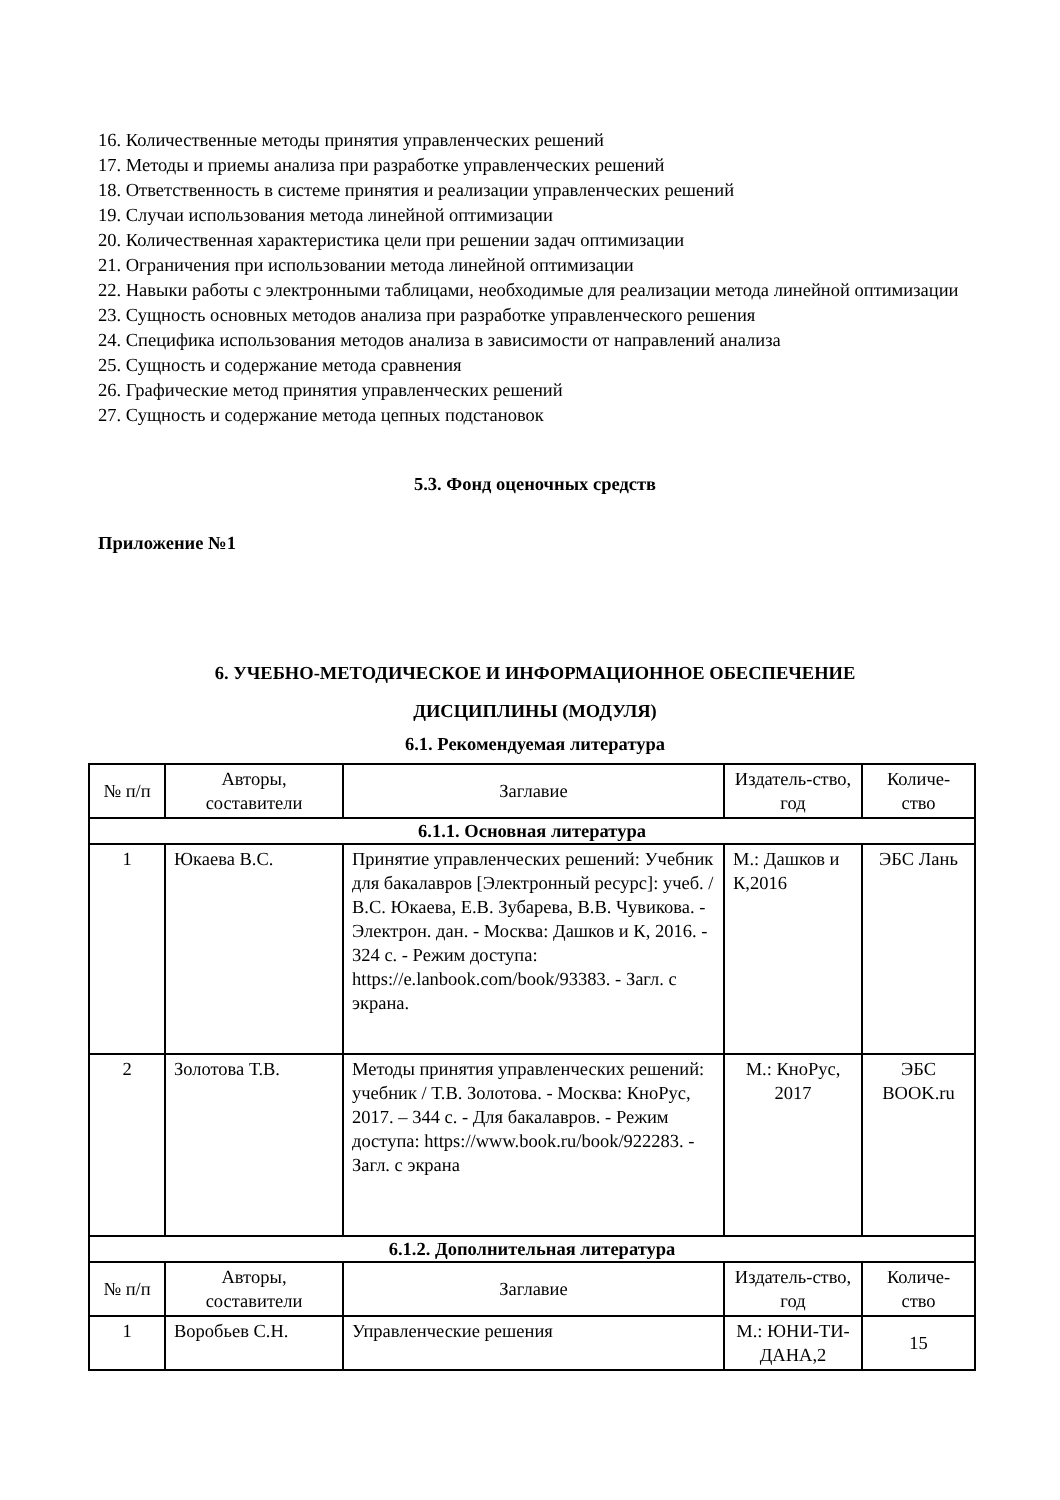16. Количественные методы принятия управленческих решений
17. Методы и приемы анализа при разработке управленческих решений
18. Ответственность в системе принятия и реализации управленческих решений
19. Случаи использования метода линейной оптимизации
20. Количественная характеристика цели при решении задач оптимизации
21. Ограничения при использовании метода линейной оптимизации
22. Навыки работы с электронными таблицами, необходимые для реализации метода линейной оптимизации
23. Сущность основных методов анализа при разработке управленческого решения
24. Специфика использования методов анализа в зависимости от направлений анализа
25. Сущность и содержание метода сравнения
26. Графические метод принятия управленческих решений
27. Сущность и содержание метода цепных подстановок
5.3. Фонд оценочных средств
Приложение №1
6. УЧЕБНО-МЕТОДИЧЕСКОЕ И ИНФОРМАЦИОННОЕ ОБЕСПЕЧЕНИЕ
ДИСЦИПЛИНЫ (МОДУЛЯ)
6.1. Рекомендуемая литература
| № п/п | Авторы, составители | Заглавие | Издатель-ство, год | Количе-ство |
| --- | --- | --- | --- | --- |
| 6.1.1. Основная литература | | | | |
| 1 | Юкаева В.С. | Принятие управленческих решений: Учебник для бакалавров [Электронный ресурс]: учеб. / В.С. Юкаева, Е.В. Зубарева, В.В. Чувикова. - Электрон. дан. - Москва: Дашков и К, 2016. - 324 с. - Режим доступа: https://e.lanbook.com/book/93383. - Загл. с экрана. | М.: Дашков и К,2016 | ЭБС Лань |
| 2 | Золотова Т.В. | Методы принятия управленческих решений: учебник / Т.В. Золотова. - Москва: КноРус, 2017. – 344 с. - Для бакалавров. - Режим доступа: https://www.book.ru/book/922283. - Загл. с экрана | М.: КноРус, 2017 | ЭБС BOOK.ru |
| 6.1.2. Дополнительная литература | | | | |
| № п/п | Авторы, составители | Заглавие | Издатель-ство, год | Количе-ство |
| 1 | Воробьев С.Н. | Управленческие решения | М.: ЮНИ-ТИ-ДАНА,2 | 15 |